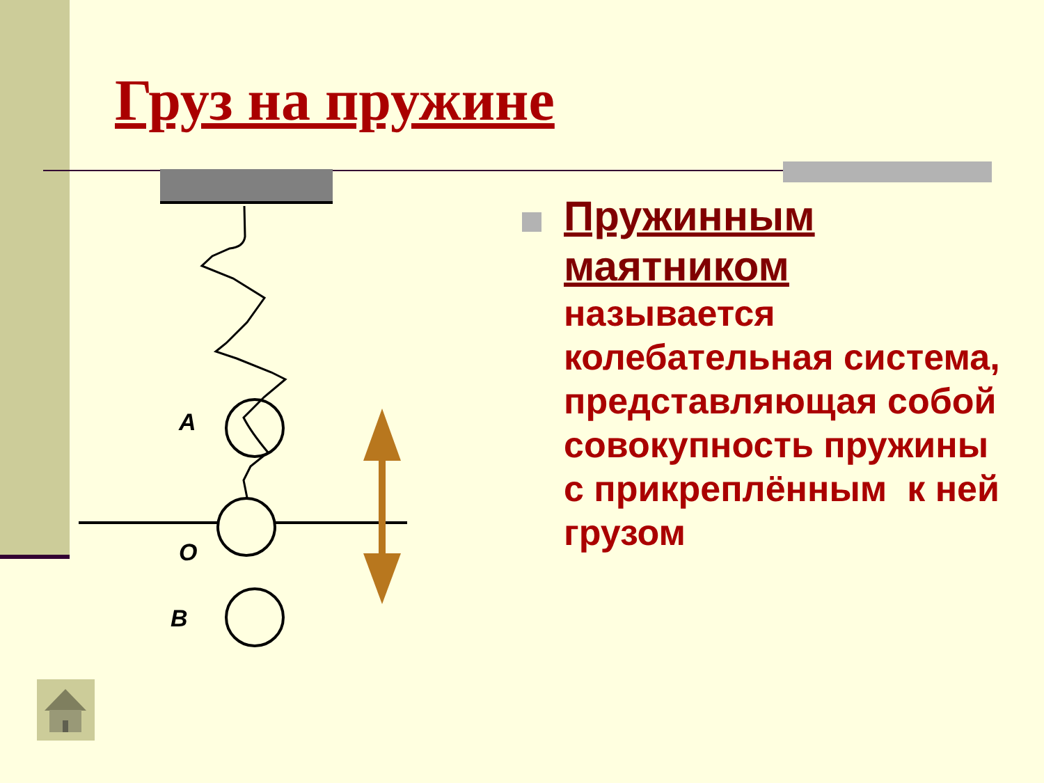Груз на пружине
A
O
B
Пружинным маятником
называется колебательная система, представляющая собой совокупность пружины с прикреплённым к ней грузом